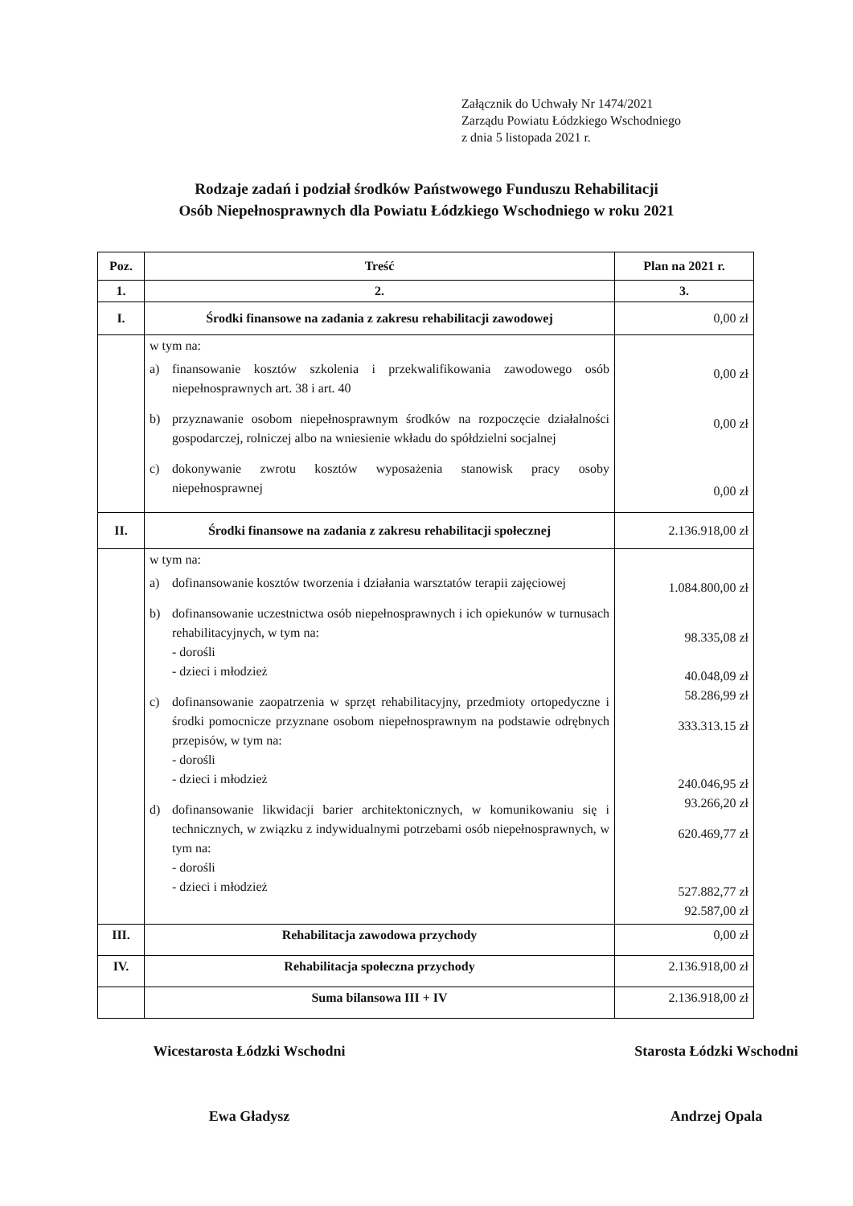Załącznik do Uchwały Nr 1474/2021
Zarządu Powiatu Łódzkiego Wschodniego
z dnia 5 listopada 2021 r.
Rodzaje zadań i podział środków Państwowego Funduszu Rehabilitacji
Osób Niepełnosprawnych dla Powiatu Łódzkiego Wschodniego w roku 2021
| Poz. | Treść | Plan na 2021 r. |
| --- | --- | --- |
| 1. | 2. | 3. |
| I. | Środki finansowe na zadania z zakresu rehabilitacji zawodowej | 0,00 zł |
| | w tym na: a) finansowanie kosztów szkolenia i przekwalifikowania zawodowego osób niepełnosprawnych art. 38 i art. 40 b) przyznawanie osobom niepełnosprawnym środków na rozpoczęcie działalności gospodarczej, rolniczej albo na wniesienie wkładu do spółdzielni socjalnej c) dokonywanie zwrotu kosztów wyposażenia stanowisk pracy osoby niepełnosprawnej | 0,00 zł 0,00 zł 0,00 zł |
| II. | Środki finansowe na zadania z zakresu rehabilitacji społecznej | 2.136.918,00 zł |
| | w tym na: a) dofinansowanie kosztów tworzenia i działania warsztatów terapii zajęciowej b) dofinansowanie uczestnictwa osób niepełnosprawnych i ich opiekunów w turnusach rehabilitacyjnych, w tym na: - dorośli - dzieci i młodzież c) dofinansowanie zaopatrzenia w sprzęt rehabilitacyjny, przedmioty ortopedyczne i środki pomocnicze przyznane osobom niepełnosprawnym na podstawie odrębnych przepisów, w tym na: - dorośli - dzieci i młodzież d) dofinansowanie likwidacji barier architektonicznych, w komunikowaniu się i technicznych, w związku z indywidualnymi potrzebami osób niepełnosprawnych, w tym na: - dorośli - dzieci i młodzież | 1.084.800,00 zł 98.335,08 zł 40.048,09 zł 58.286,99 zł 333.313.15 zł 240.046,95 zł 93.266,20 zł 620.469,77 zł 527.882,77 zł 92.587,00 zł |
| III. | Rehabilitacja zawodowa przychody | 0,00 zł |
| IV. | Rehabilitacja społeczna przychody | 2.136.918,00 zł |
| | Suma bilansowa III + IV | 2.136.918,00 zł |
Wicestarosta Łódzki Wschodni
Ewa Gładysz
Starosta Łódzki Wschodni
Andrzej Opala